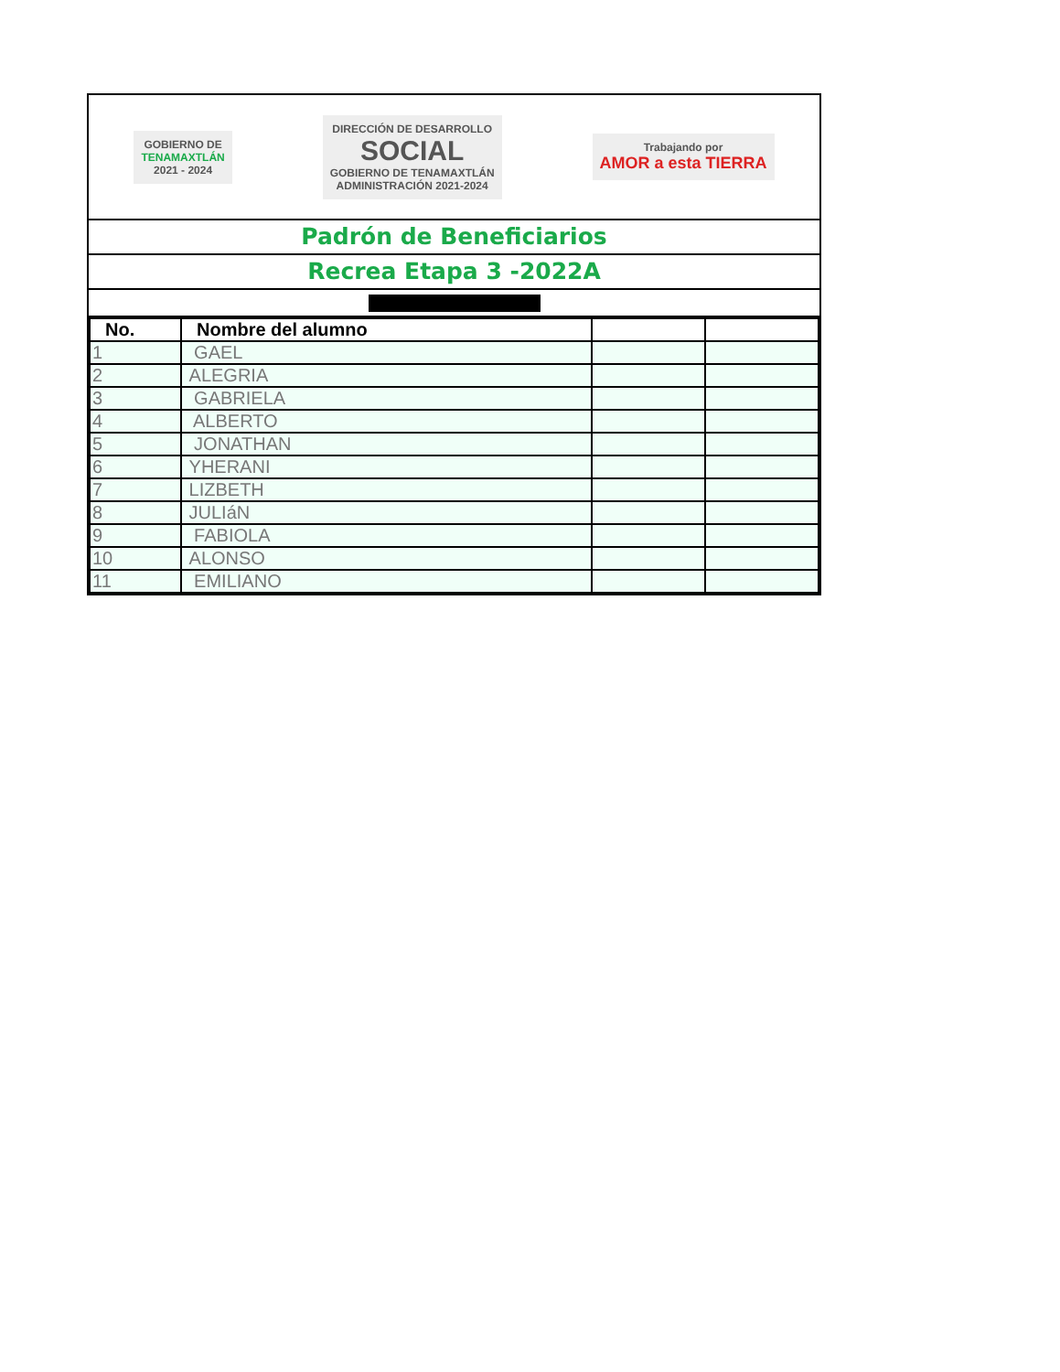GOBIERNO DE
TENAMAXTLÁN
2021 - 2024
DIRECCIÓN DE DESARROLLO
SOCIAL
GOBIERNO DE TENAMAXTLÁN
ADMINISTRACIÓN 2021-2024
Trabajando por
AMOR a esta TIERRA
Padrón de Beneficiarios
Recrea Etapa 3 -2022A
| No. | Nombre del alumno | | |
| --- | --- | --- | --- |
| 1 | GAEL | | |
| 2 | ALEGRIA | | |
| 3 | GABRIELA | | |
| 4 | ALBERTO | | |
| 5 | JONATHAN | | |
| 6 | YHERANI | | |
| 7 | LIZBETH | | |
| 8 | JULIáN | | |
| 9 | FABIOLA | | |
| 10 | ALONSO | | |
| 11 | EMILIANO | | |